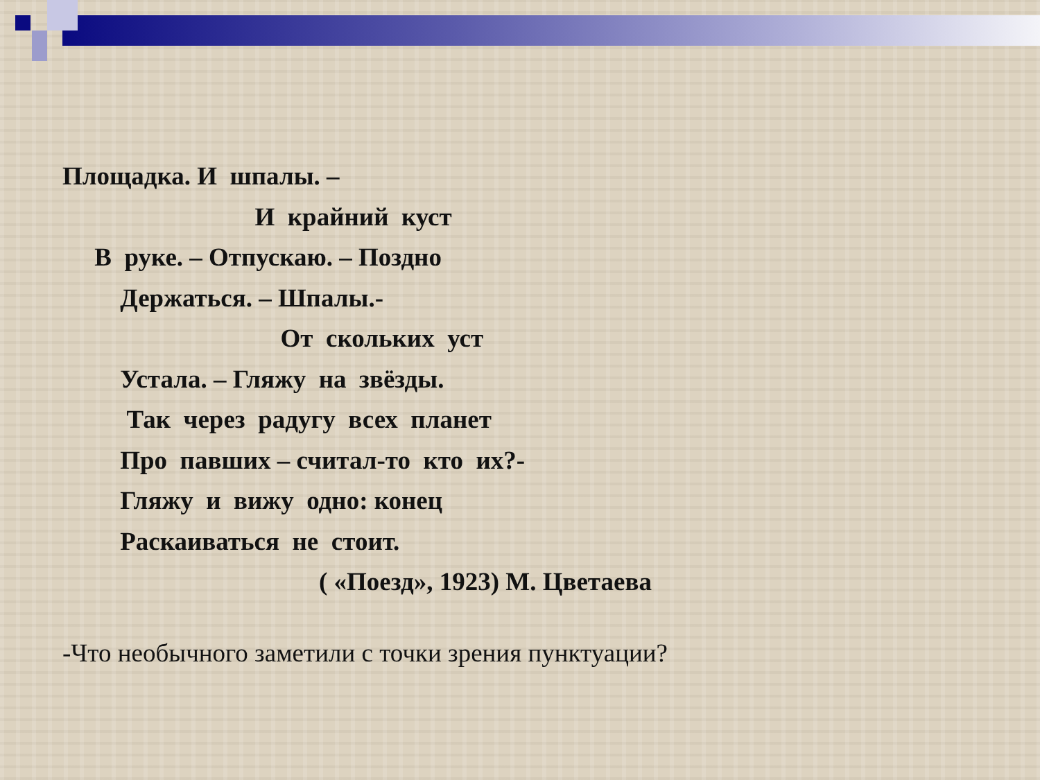Площадка. И шпалы. –
И крайний куст
В руке. – Отпускаю. – Поздно
Держаться. – Шпалы.-
От скольких уст
Устала. – Гляжу на звёзды.
Так через радугу всех планет
Про павших – считал-то кто их?-
Гляжу и вижу одно: конец
Раскаиваться не стоит.
( «Поезд», 1923) М. Цветаева
-Что необычного заметили с точки зрения пунктуации?